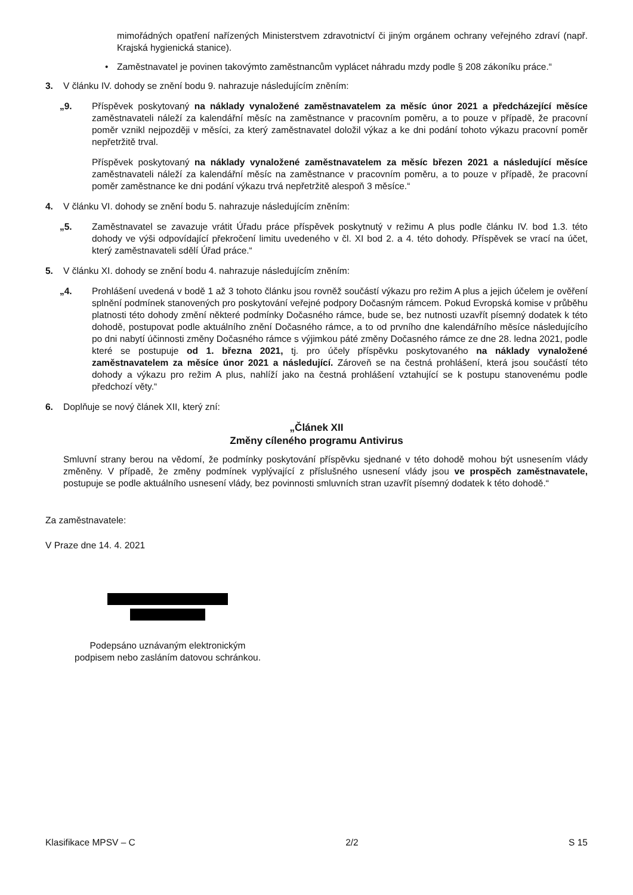mimořádných opatření nařízených Ministerstvem zdravotnictví či jiným orgánem ochrany veřejného zdraví (např. Krajská hygienická stanice).
• Zaměstnavatel je povinen takovýmto zaměstnancům vyplácet náhradu mzdy podle § 208 zákoníku práce.“
3. V článku IV. dohody se znění bodu 9. nahrazuje následujícím zněním:
„9. Příspěvek poskytovaný na náklady vynaložené zaměstnavatelem za měsíc únor 2021 a předcházející měsíce zaměstnavateli náleží za kalendářní měsíc na zaměstnance v pracovním poměru, a to pouze v případě, že pracovní poměr vznikl nejpozději v měsíci, za který zaměstnavatel doložil výkaz a ke dni podání tohoto výkazu pracovní poměr nepřetržitě trval.
Příspěvek poskytovaný na náklady vynaložené zaměstnavatelem za měsíc březen 2021 a následující měsíce zaměstnavateli náleží za kalendářní měsíc na zaměstnance v pracovním poměru, a to pouze v případě, že pracovní poměr zaměstnance ke dni podání výkazu trvá nepřetržitě alespoň 3 měsíce.“
4. V článku VI. dohody se znění bodu 5. nahrazuje následujícím zněním:
„5. Zaměstnavatel se zavazuje vrátit Úřadu práce příspěvek poskytnutý v režimu A plus podle článku IV. bod 1.3. této dohody ve výši odpovídající překročení limitu uvedeného v čl. XI bod 2. a 4. této dohody. Příspěvek se vrací na účet, který zaměstnavateli sdělí Úřad práce.“
5. V článku XI. dohody se znění bodu 4. nahrazuje následujícím zněním:
„4. Prohlášení uvedená v bodě 1 až 3 tohoto článku jsou rovněž součástí výkazu pro režim A plus a jejich účelem je ověření splnění podmínek stanovených pro poskytování veřejné podpory Dočasným rámcem. Pokud Evropská komise v průběhu platnosti této dohody změní některé podmínky Dočasného rámce, bude se, bez nutnosti uzavřít písemný dodatek k této dohodě, postupovat podle aktuálního znění Dočasného rámce, a to od prvního dne kalendářního měsíce následujícího po dni nabytí účinnosti změny Dočasného rámce s výjimkou páté změny Dočasného rámce ze dne 28. ledna 2021, podle které se postupuje od 1. března 2021, tj. pro účely příspěvku poskytovaného na náklady vynaložené zaměstnavatelem za měsíce únor 2021 a následující. Zároveň se na čestná prohlášení, která jsou součástí této dohody a výkazu pro režim A plus, nahlíží jako na čestná prohlášení vztahující se k postupu stanovenému podle předchozí věty.“
6. Doplňuje se nový článek XII, který zní:
„Článek XII
Změny cíleného programu Antivirus
Smluvní strany berou na vědomí, že podmínky poskytování příspěvku sjednané v této dohodě mohou být usnesením vlády změněny. V případě, že změny podmínek vyplývající z příslušného usnesení vlády jsou ve prospěch zaměstnavatele, postupuje se podle aktuálního usnesení vlády, bez povinnosti smluvních stran uzavřít písemný dodatek k této dohodě.“
Za zaměstnavatele:
V Praze dne 14. 4. 2021
Podepsáno uznávaným elektronickým
podpisem nebo zasláním datovou schránkou.
Klasifikace MPSV – C 2/2 S 15